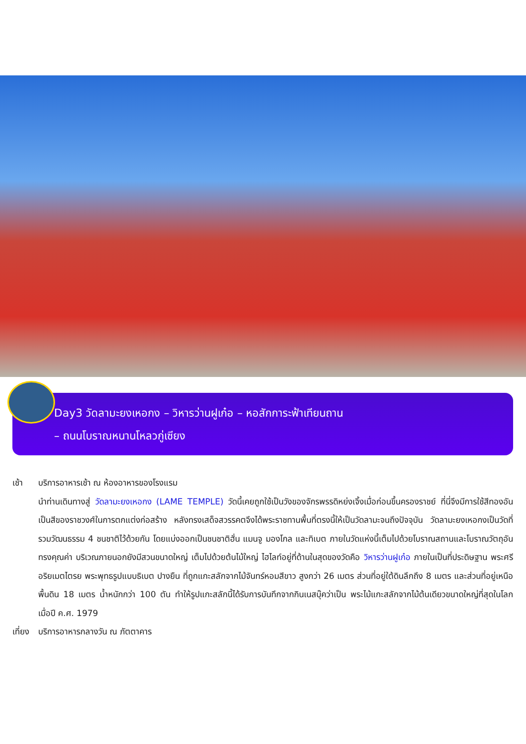Day3 วัดลามะยงเหอกง – วิหารว่านฝูเก๋อ – หอสักการะฟ้าเทียนถาน
– ถนนโบราณหนานโหลวกู่เซียง
เช้า บริการอาหารเช้า ณ ห้องอาหารของโรงแรม
นำท่านเดินทางสู่ วัดลามะยงเหอกง (LAME TEMPLE) วัดนี้เคยถูกใช้เป็นวังของจักรพรรดิหย่งเจิ้งเมื่อก่อนขึ้นครองราชย์ ที่นี่จึงมีการใช้สีทองอันเป็นสีของราชวงศ์ในการตกแต่งก่อสร้าง หลังทรงเสด็จสวรรคตจึงได้พระราชทานพื้นที่ตรงนี้ให้เป็นวัดลามะจนถึงปัจจุบัน วัดลามะยงเหอกงเป็นวัดที่รวมวัฒนธรรม 4 ชนชาติไว้ด้วยกัน โดยแบ่งออกเป็นชนชาติฮั่น แมนจู มองโกล และทิเบต ภายในวัดแห่งนี้เต็มไปด้วยโบราณสถานและโบราณวัตถุอันทรงคุณค่า บริเวณภายนอกยังมีสวนขนาดใหญ่ เต็มไปด้วยต้นไม้ใหญ่ ไฮไลท์อยู่ที่ด้านในสุดของวัดคือ วิหารว่านฝูเก๋อ ภายในเป็นที่ประดิษฐาน พระศรีอริยเมตไตรย พระพุทธรูปแบบธิเบต ปางยืน ที่ถูกแกะสลักจากไม้จันทร์หอมสีขาว สูงกว่า 26 เมตร ส่วนที่อยู่ใต้ดินลึกถึง 8 เมตร และส่วนที่อยู่เหนือพื้นดิน 18 เมตร น้ำหนักกว่า 100 ตัน ทำให้รูปแกะสลักนี้ได้รับการบันทึกจากกินเนสบุ๊คว่าเป็น พระไม้แกะสลักจากไม้ต้นเดียวขนาดใหญ่ที่สุดในโลก เมื่อปี ค.ศ. 1979
เที่ยง
บริการอาหารกลางวัน ณ ภัตตาคาร